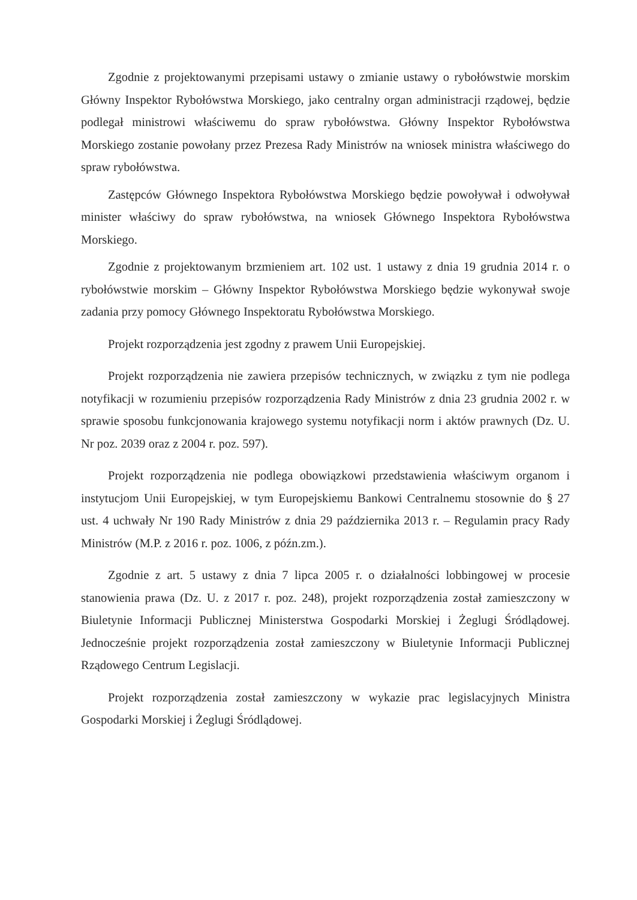Zgodnie z projektowanymi przepisami ustawy o zmianie ustawy o rybołówstwie morskim Główny Inspektor Rybołówstwa Morskiego, jako centralny organ administracji rządowej, będzie podlegał ministrowi właściwemu do spraw rybołówstwa. Główny Inspektor Rybołówstwa Morskiego zostanie powołany przez Prezesa Rady Ministrów na wniosek ministra właściwego do spraw rybołówstwa.
Zastępców Głównego Inspektora Rybołówstwa Morskiego będzie powoływał i odwoływał minister właściwy do spraw rybołówstwa, na wniosek Głównego Inspektora Rybołówstwa Morskiego.
Zgodnie z projektowanym brzmieniem art. 102 ust. 1 ustawy z dnia 19 grudnia 2014 r. o rybołówstwie morskim – Główny Inspektor Rybołówstwa Morskiego będzie wykonywał swoje zadania przy pomocy Głównego Inspektoratu Rybołówstwa Morskiego.
Projekt rozporządzenia jest zgodny z prawem Unii Europejskiej.
Projekt rozporządzenia nie zawiera przepisów technicznych, w związku z tym nie podlega notyfikacji w rozumieniu przepisów rozporządzenia Rady Ministrów z dnia 23 grudnia 2002 r. w sprawie sposobu funkcjonowania krajowego systemu notyfikacji norm i aktów prawnych (Dz. U. Nr poz. 2039 oraz z 2004 r. poz. 597).
Projekt rozporządzenia nie podlega obowiązkowi przedstawienia właściwym organom i instytucjom Unii Europejskiej, w tym Europejskiemu Bankowi Centralnemu stosownie do § 27 ust. 4 uchwały Nr 190 Rady Ministrów z dnia 29 października 2013 r. – Regulamin pracy Rady Ministrów (M.P. z 2016 r. poz. 1006, z późn.zm.).
Zgodnie z art. 5 ustawy z dnia 7 lipca 2005 r. o działalności lobbingowej w procesie stanowienia prawa (Dz. U. z 2017 r. poz. 248), projekt rozporządzenia został zamieszczony w Biuletynie Informacji Publicznej Ministerstwa Gospodarki Morskiej i Żeglugi Śródlądowej. Jednocześnie projekt rozporządzenia został zamieszczony w Biuletynie Informacji Publicznej Rządowego Centrum Legislacji.
Projekt rozporządzenia został zamieszczony w wykazie prac legislacyjnych Ministra Gospodarki Morskiej i Żeglugi Śródlądowej.